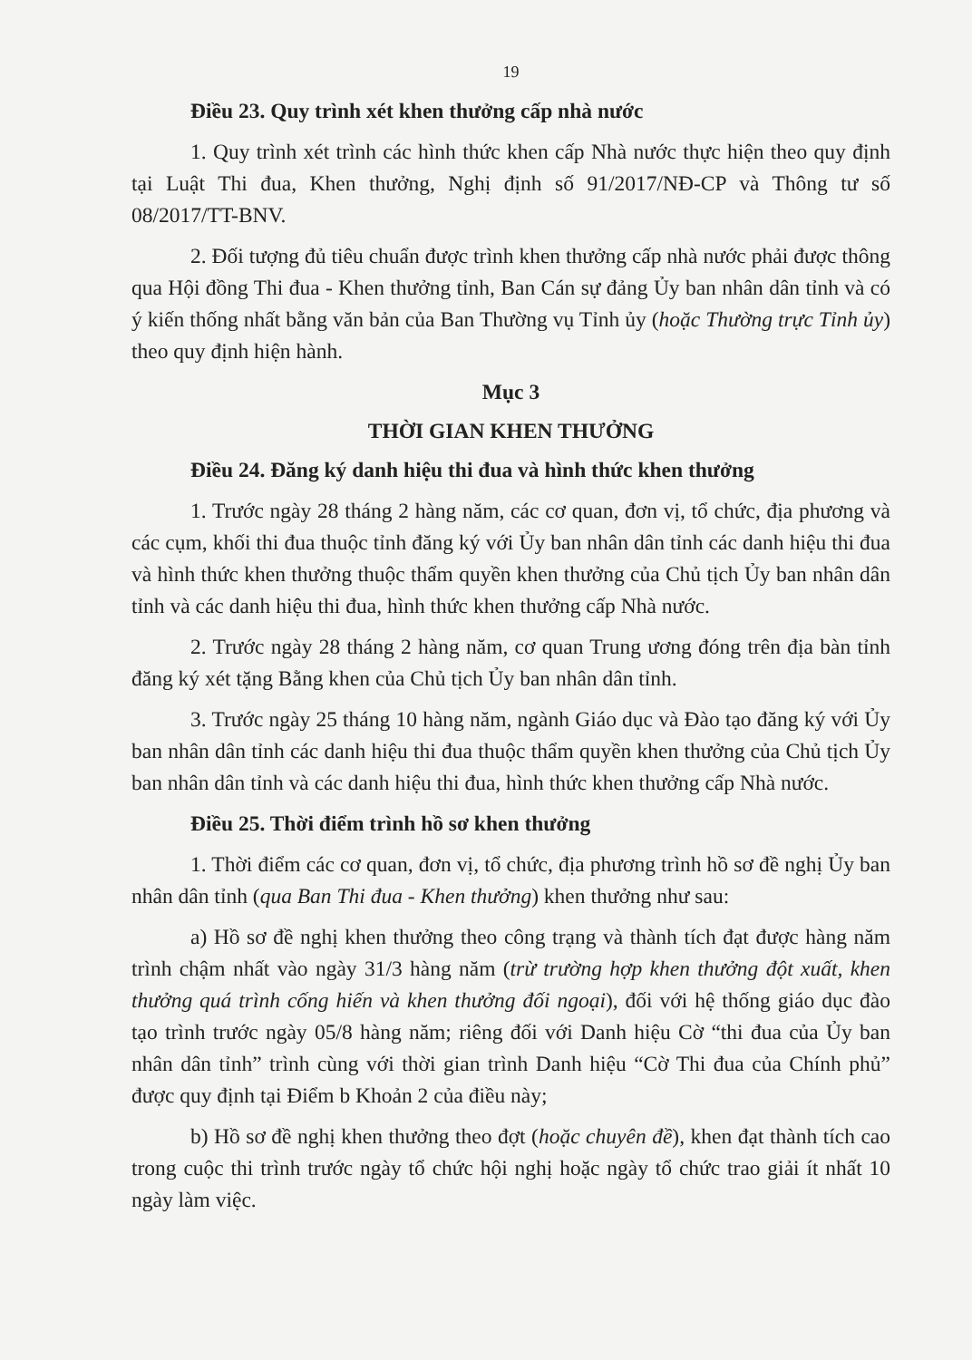19
Điều 23. Quy trình xét khen thưởng cấp nhà nước
1. Quy trình xét trình các hình thức khen cấp Nhà nước thực hiện theo quy định tại Luật Thi đua, Khen thưởng, Nghị định số 91/2017/NĐ-CP và Thông tư số 08/2017/TT-BNV.
2. Đối tượng đủ tiêu chuẩn được trình khen thưởng cấp nhà nước phải được thông qua Hội đồng Thi đua - Khen thưởng tỉnh, Ban Cán sự đảng Ủy ban nhân dân tỉnh và có ý kiến thống nhất bằng văn bản của Ban Thường vụ Tỉnh ủy (hoặc Thường trực Tỉnh ủy) theo quy định hiện hành.
Mục 3
THỜI GIAN KHEN THƯỞNG
Điều 24. Đăng ký danh hiệu thi đua và hình thức khen thưởng
1. Trước ngày 28 tháng 2 hàng năm, các cơ quan, đơn vị, tổ chức, địa phương và các cụm, khối thi đua thuộc tỉnh đăng ký với Ủy ban nhân dân tỉnh các danh hiệu thi đua và hình thức khen thưởng thuộc thẩm quyền khen thưởng của Chủ tịch Ủy ban nhân dân tỉnh và các danh hiệu thi đua, hình thức khen thưởng cấp Nhà nước.
2. Trước ngày 28 tháng 2 hàng năm, cơ quan Trung ương đóng trên địa bàn tỉnh đăng ký xét tặng Bằng khen của Chủ tịch Ủy ban nhân dân tỉnh.
3. Trước ngày 25 tháng 10 hàng năm, ngành Giáo dục và Đào tạo đăng ký với Ủy ban nhân dân tỉnh các danh hiệu thi đua thuộc thẩm quyền khen thưởng của Chủ tịch Ủy ban nhân dân tỉnh và các danh hiệu thi đua, hình thức khen thưởng cấp Nhà nước.
Điều 25. Thời điểm trình hồ sơ khen thưởng
1. Thời điểm các cơ quan, đơn vị, tổ chức, địa phương trình hồ sơ đề nghị Ủy ban nhân dân tỉnh (qua Ban Thi đua - Khen thưởng) khen thưởng như sau:
a) Hồ sơ đề nghị khen thưởng theo công trạng và thành tích đạt được hàng năm trình chậm nhất vào ngày 31/3 hàng năm (trừ trường hợp khen thưởng đột xuất, khen thưởng quá trình cống hiến và khen thưởng đối ngoại), đối với hệ thống giáo dục đào tạo trình trước ngày 05/8 hàng năm; riêng đối với Danh hiệu Cờ “thi đua của Ủy ban nhân dân tỉnh” trình cùng với thời gian trình Danh hiệu “Cờ Thi đua của Chính phủ” được quy định tại Điểm b Khoản 2 của điều này;
b) Hồ sơ đề nghị khen thưởng theo đợt (hoặc chuyên đề), khen đạt thành tích cao trong cuộc thi trình trước ngày tổ chức hội nghị hoặc ngày tổ chức trao giải ít nhất 10 ngày làm việc.